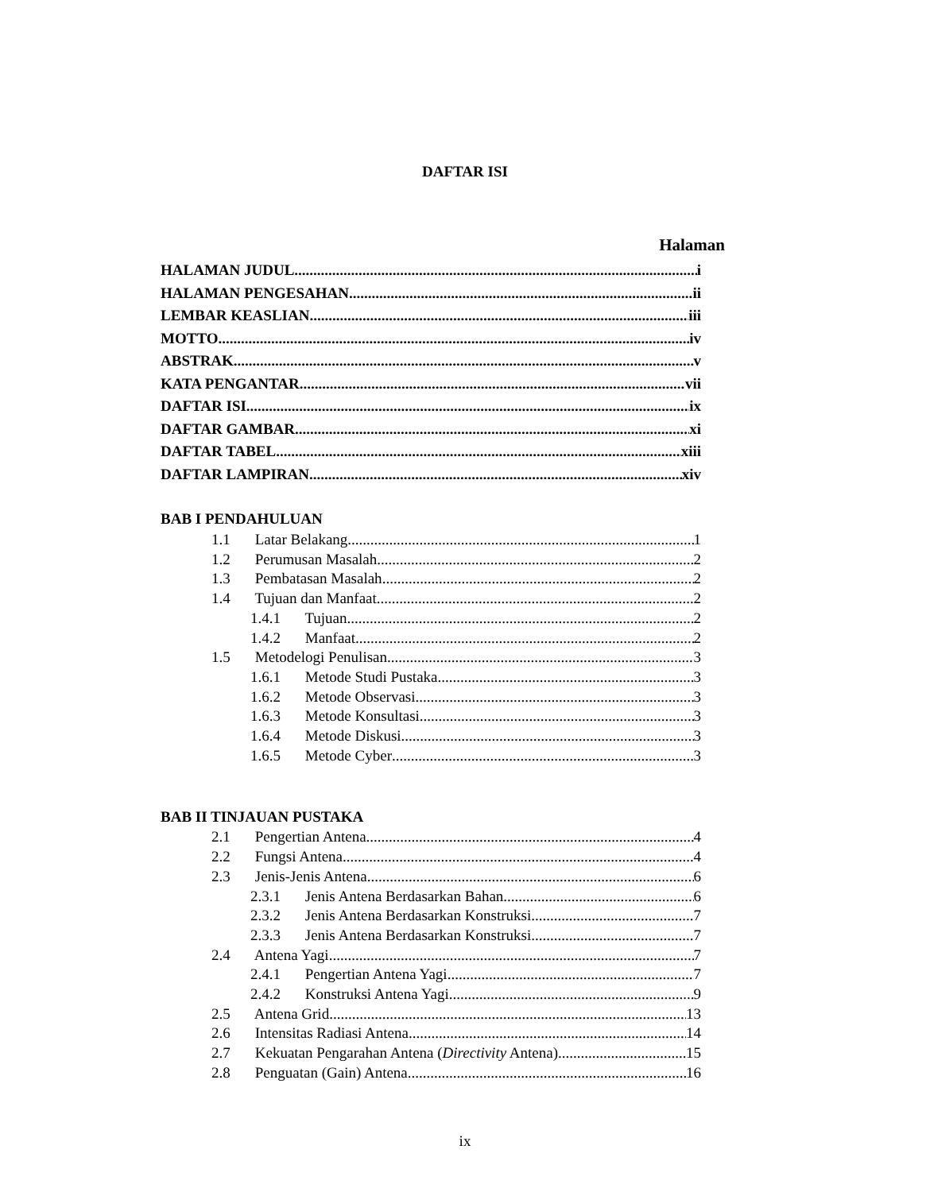DAFTAR ISI
Halaman
HALAMAN JUDUL i
HALAMAN PENGESAHAN ii
LEMBAR KEASLIAN iii
MOTTO iv
ABSTRAK v
KATA PENGANTAR vii
DAFTAR ISI ix
DAFTAR GAMBAR xi
DAFTAR TABEL xiii
DAFTAR LAMPIRAN xiv
BAB I PENDAHULUAN
1.1 Latar Belakang 1
1.2 Perumusan Masalah 2
1.3 Pembatasan Masalah 2
1.4 Tujuan dan Manfaat 2
1.4.1 Tujuan 2
1.4.2 Manfaat 2
1.5 Metodelogi Penulisan 3
1.6.1 Metode Studi Pustaka 3
1.6.2 Metode Observasi 3
1.6.3 Metode Konsultasi 3
1.6.4 Metode Diskusi 3
1.6.5 Metode Cyber 3
BAB II TINJAUAN PUSTAKA
2.1 Pengertian Antena 4
2.2 Fungsi Antena 4
2.3 Jenis-Jenis Antena 6
2.3.1 Jenis Antena Berdasarkan Bahan 6
2.3.2 Jenis Antena Berdasarkan Konstruksi 7
2.3.3 Jenis Antena Berdasarkan Konstruksi 7
2.4 Antena Yagi 7
2.4.1 Pengertian Antena Yagi 7
2.4.2 Konstruksi Antena Yagi 9
2.5 Antena Grid 13
2.6 Intensitas Radiasi Antena 14
2.7 Kekuatan Pengarahan Antena (Directivity Antena) 15
2.8 Penguatan (Gain) Antena 16
ix